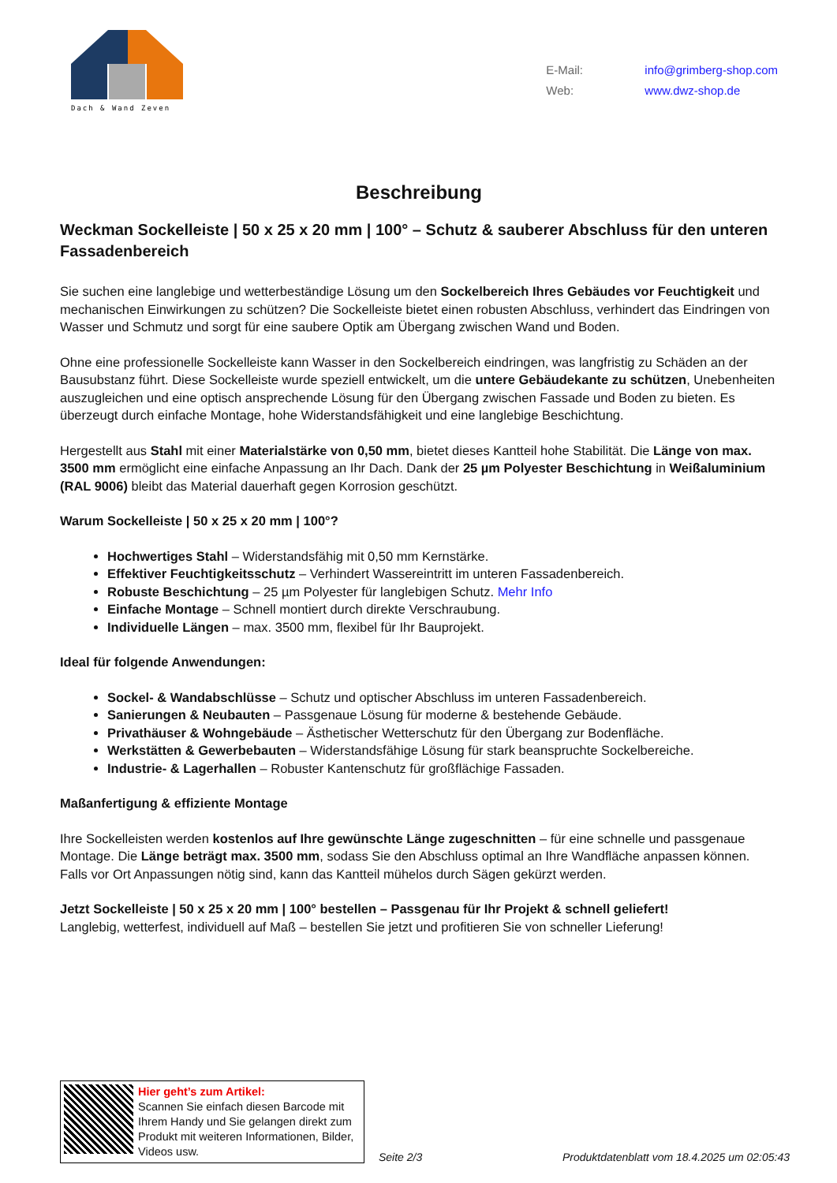Dach & Wand Zeven
E-Mail: info@grimberg-shop.com
Web: www.dwz-shop.de
Beschreibung
Weckman Sockelleiste | 50 x 25 x 20 mm | 100° – Schutz & sauberer Abschluss für den unteren Fassadenbereich
Sie suchen eine langlebige und wetterbeständige Lösung um den Sockelbereich Ihres Gebäudes vor Feuchtigkeit und mechanischen Einwirkungen zu schützen? Die Sockelleiste bietet einen robusten Abschluss, verhindert das Eindringen von Wasser und Schmutz und sorgt für eine saubere Optik am Übergang zwischen Wand und Boden.
Ohne eine professionelle Sockelleiste kann Wasser in den Sockelbereich eindringen, was langfristig zu Schäden an der Bausubstanz führt. Diese Sockelleiste wurde speziell entwickelt, um die untere Gebäudekante zu schützen, Unebenheiten auszugleichen und eine optisch ansprechende Lösung für den Übergang zwischen Fassade und Boden zu bieten. Es überzeugt durch einfache Montage, hohe Widerstandsfähigkeit und eine langlebige Beschichtung.
Hergestellt aus Stahl mit einer Materialstärke von 0,50 mm, bietet dieses Kantteil hohe Stabilität. Die Länge von max. 3500 mm ermöglicht eine einfache Anpassung an Ihr Dach. Dank der 25 µm Polyester Beschichtung in Weißaluminium (RAL 9006) bleibt das Material dauerhaft gegen Korrosion geschützt.
Warum Sockelleiste | 50 x 25 x 20 mm | 100°?
Hochwertiges Stahl – Widerstandsfähig mit 0,50 mm Kernstärke.
Effektiver Feuchtigkeitsschutz – Verhindert Wassereintritt im unteren Fassadenbereich.
Robuste Beschichtung – 25 µm Polyester für langlebigen Schutz. Mehr Info
Einfache Montage – Schnell montiert durch direkte Verschraubung.
Individuelle Längen – max. 3500 mm, flexibel für Ihr Bauprojekt.
Ideal für folgende Anwendungen:
Sockel- & Wandabschlüsse – Schutz und optischer Abschluss im unteren Fassadenbereich.
Sanierungen & Neubauten – Passgenaue Lösung für moderne & bestehende Gebäude.
Privathäuser & Wohngebäude – Ästhetischer Wetterschutz für den Übergang zur Bodenfläche.
Werkstätten & Gewerbebauten – Widerstandsfähige Lösung für stark beanspruchte Sockelbereiche.
Industrie- & Lagerhallen – Robuster Kantenschutz für großflächige Fassaden.
Maßanfertigung & effiziente Montage
Ihre Sockelleisten werden kostenlos auf Ihre gewünschte Länge zugeschnitten – für eine schnelle und passgenaue Montage. Die Länge beträgt max. 3500 mm, sodass Sie den Abschluss optimal an Ihre Wandfläche anpassen können.
Falls vor Ort Anpassungen nötig sind, kann das Kantteil mühelos durch Sägen gekürzt werden.
Jetzt Sockelleiste | 50 x 25 x 20 mm | 100° bestellen – Passgenau für Ihr Projekt & schnell geliefert!
Langlebig, wetterfest, individuell auf Maß – bestellen Sie jetzt und profitieren Sie von schneller Lieferung!
Hier geht’s zum Artikel:
Scannen Sie einfach diesen Barcode mit Ihrem Handy und Sie gelangen direkt zum Produkt mit weiteren Informationen, Bilder, Videos usw.
Seite 2/3
Produktdatenblatt vom 18.4.2025 um 02:05:43